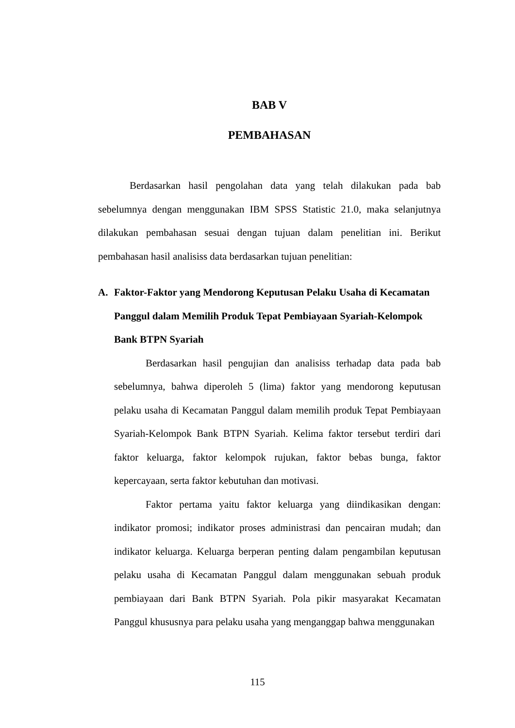BAB V
PEMBAHASAN
Berdasarkan hasil pengolahan data yang telah dilakukan pada bab sebelumnya dengan menggunakan IBM SPSS Statistic 21.0, maka selanjutnya dilakukan pembahasan sesuai dengan tujuan dalam penelitian ini. Berikut pembahasan hasil analisiss data berdasarkan tujuan penelitian:
A. Faktor-Faktor yang Mendorong Keputusan Pelaku Usaha di Kecamatan Panggul dalam Memilih Produk Tepat Pembiayaan Syariah-Kelompok Bank BTPN Syariah
Berdasarkan hasil pengujian dan analisiss terhadap data pada bab sebelumnya, bahwa diperoleh 5 (lima) faktor yang mendorong keputusan pelaku usaha di Kecamatan Panggul dalam memilih produk Tepat Pembiayaan Syariah-Kelompok Bank BTPN Syariah. Kelima faktor tersebut terdiri dari faktor keluarga, faktor kelompok rujukan, faktor bebas bunga, faktor kepercayaan, serta faktor kebutuhan dan motivasi.
Faktor pertama yaitu faktor keluarga yang diindikasikan dengan: indikator promosi; indikator proses administrasi dan pencairan mudah; dan indikator keluarga. Keluarga berperan penting dalam pengambilan keputusan pelaku usaha di Kecamatan Panggul dalam menggunakan sebuah produk pembiayaan dari Bank BTPN Syariah. Pola pikir masyarakat Kecamatan Panggul khususnya para pelaku usaha yang menganggap bahwa menggunakan
115